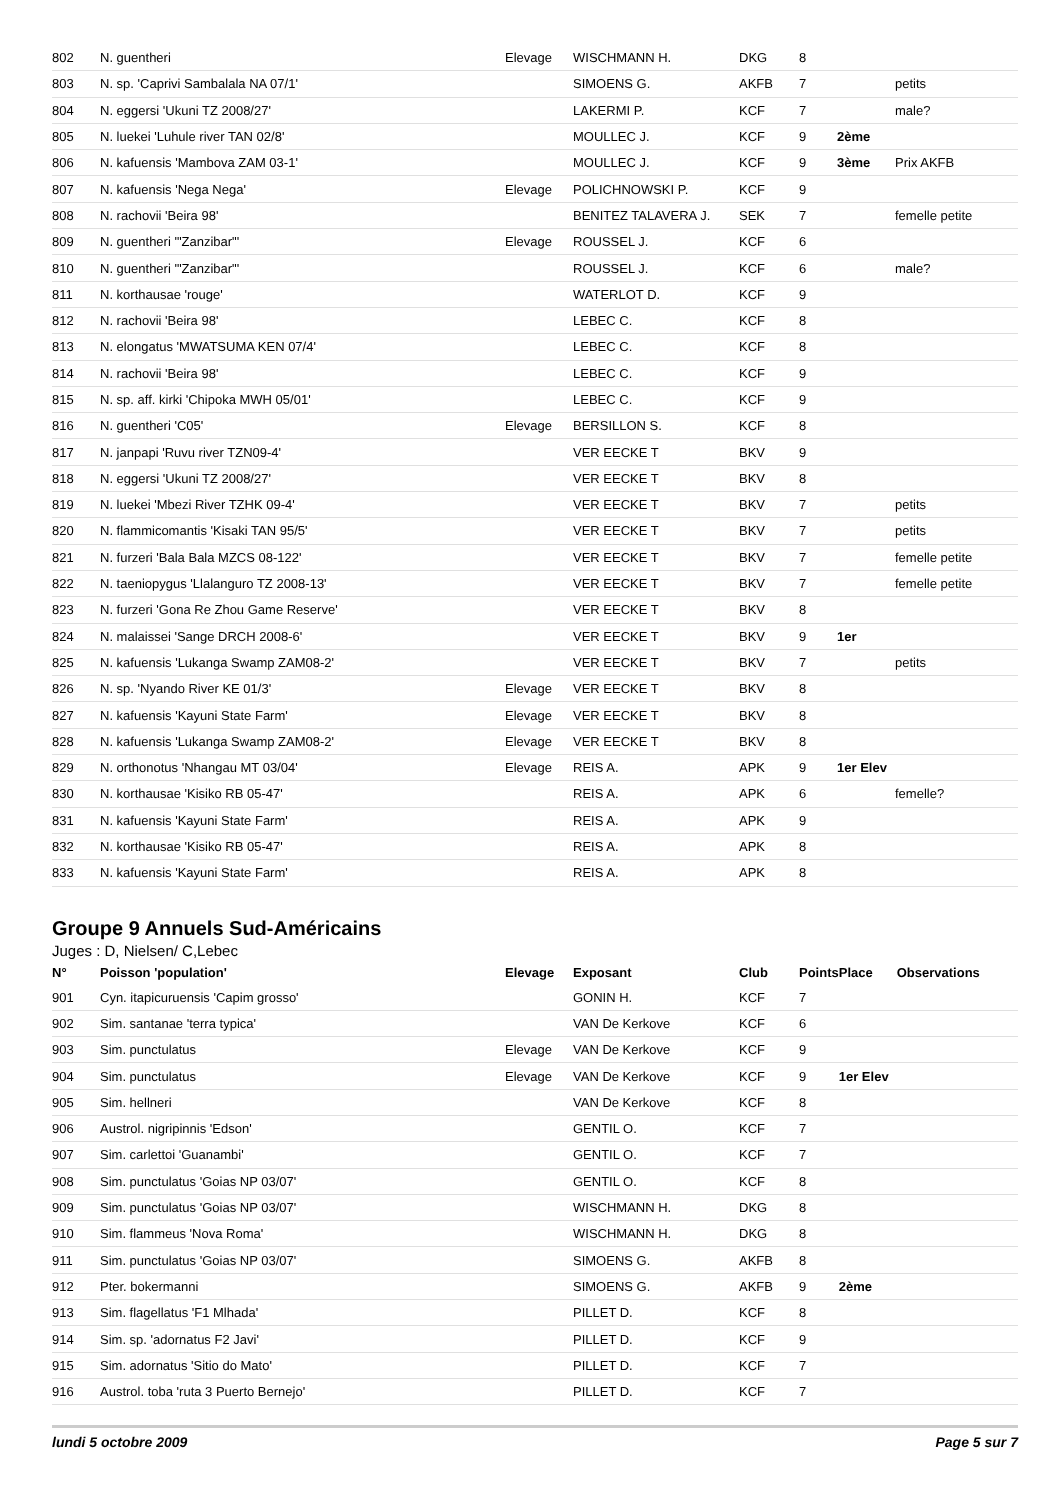| 802 | N. guentheri | Elevage | WISCHMANN H. | DKG | 8 | | |
| 803 | N. sp. 'Caprivi Sambalala NA 07/1' | | SIMOENS G. | AKFB | 7 | | petits |
| 804 | N. eggersi 'Ukuni TZ 2008/27' | | LAKERMI P. | KCF | 7 | | male? |
| 805 | N. luekei 'Luhule river TAN 02/8' | | MOULLEC J. | KCF | 9 | 2ème | |
| 806 | N. kafuensis 'Mambova ZAM 03-1' | | MOULLEC J. | KCF | 9 | 3ème | Prix AKFB |
| 807 | N. kafuensis 'Nega Nega' | Elevage | POLICHNOWSKI P. | KCF | 9 | | |
| 808 | N. rachovii 'Beira 98' | | BENITEZ TALAVERA J. | SEK | 7 | | femelle petite |
| 809 | N. guentheri '"Zanzibar"' | Elevage | ROUSSEL J. | KCF | 6 | | |
| 810 | N. guentheri '"Zanzibar"' | | ROUSSEL J. | KCF | 6 | | male? |
| 811 | N. korthausae 'rouge' | | WATERLOT D. | KCF | 9 | | |
| 812 | N. rachovii 'Beira 98' | | LEBEC C. | KCF | 8 | | |
| 813 | N. elongatus 'MWATSUMA KEN 07/4' | | LEBEC C. | KCF | 8 | | |
| 814 | N. rachovii 'Beira 98' | | LEBEC C. | KCF | 9 | | |
| 815 | N. sp. aff. kirki 'Chipoka MWH 05/01' | | LEBEC C. | KCF | 9 | | |
| 816 | N. guentheri 'C05' | Elevage | BERSILLON S. | KCF | 8 | | |
| 817 | N. janpapi 'Ruvu river TZN09-4' | | VER EECKE T | BKV | 9 | | |
| 818 | N. eggersi 'Ukuni TZ 2008/27' | | VER EECKE T | BKV | 8 | | |
| 819 | N. luekei 'Mbezi River TZHK 09-4' | | VER EECKE T | BKV | 7 | | petits |
| 820 | N. flammicomantis 'Kisaki TAN 95/5' | | VER EECKE T | BKV | 7 | | petits |
| 821 | N. furzeri 'Bala Bala MZCS 08-122' | | VER EECKE T | BKV | 7 | | femelle petite |
| 822 | N. taeniopygus 'Llalanguro TZ 2008-13' | | VER EECKE T | BKV | 7 | | femelle petite |
| 823 | N. furzeri 'Gona Re Zhou Game Reserve' | | VER EECKE T | BKV | 8 | | |
| 824 | N. malaissei 'Sange DRCH 2008-6' | | VER EECKE T | BKV | 9 | 1er | |
| 825 | N. kafuensis 'Lukanga Swamp ZAM08-2' | | VER EECKE T | BKV | 7 | | petits |
| 826 | N. sp. 'Nyando River KE 01/3' | Elevage | VER EECKE T | BKV | 8 | | |
| 827 | N. kafuensis 'Kayuni State Farm' | Elevage | VER EECKE T | BKV | 8 | | |
| 828 | N. kafuensis 'Lukanga Swamp ZAM08-2' | Elevage | VER EECKE T | BKV | 8 | | |
| 829 | N. orthonotus 'Nhangau MT 03/04' | Elevage | REIS A. | APK | 9 | 1er Elev | |
| 830 | N. korthausae 'Kisiko RB 05-47' | | REIS A. | APK | 6 | | femelle? |
| 831 | N. kafuensis 'Kayuni State Farm' | | REIS A. | APK | 9 | | |
| 832 | N. korthausae 'Kisiko RB 05-47' | | REIS A. | APK | 8 | | |
| 833 | N. kafuensis 'Kayuni State Farm' | | REIS A. | APK | 8 | | |
Groupe 9 Annuels Sud-Américains
Juges : D, Nielsen/ C,Lebec
| N° | Poisson 'population' | Elevage | Exposant | Club | Points | Place | Observations |
| --- | --- | --- | --- | --- | --- | --- | --- |
| 901 | Cyn. itapicuruensis 'Capim grosso' | | GONIN H. | KCF | 7 | | |
| 902 | Sim. santanae 'terra typica' | | VAN De Kerkove | KCF | 6 | | |
| 903 | Sim. punctulatus | Elevage | VAN De Kerkove | KCF | 9 | | |
| 904 | Sim. punctulatus | Elevage | VAN De Kerkove | KCF | 9 | 1er Elev | |
| 905 | Sim. hellneri | | VAN De Kerkove | KCF | 8 | | |
| 906 | Austrol. nigripinnis 'Edson' | | GENTIL O. | KCF | 7 | | |
| 907 | Sim. carlettoi 'Guanambi' | | GENTIL O. | KCF | 7 | | |
| 908 | Sim. punctulatus 'Goias NP 03/07' | | GENTIL O. | KCF | 8 | | |
| 909 | Sim. punctulatus 'Goias NP 03/07' | | WISCHMANN H. | DKG | 8 | | |
| 910 | Sim. flammeus 'Nova Roma' | | WISCHMANN H. | DKG | 8 | | |
| 911 | Sim. punctulatus 'Goias NP 03/07' | | SIMOENS G. | AKFB | 8 | | |
| 912 | Pter. bokermanni | | SIMOENS G. | AKFB | 9 | 2ème | |
| 913 | Sim. flagellatus 'F1 Mlhada' | | PILLET D. | KCF | 8 | | |
| 914 | Sim. sp. 'adornatus F2 Javi' | | PILLET D. | KCF | 9 | | |
| 915 | Sim. adornatus 'Sitio do Mato' | | PILLET D. | KCF | 7 | | |
| 916 | Austrol. toba 'ruta 3 Puerto Bernejo' | | PILLET D. | KCF | 7 | | |
lundi 5 octobre 2009 Page 5 sur 7